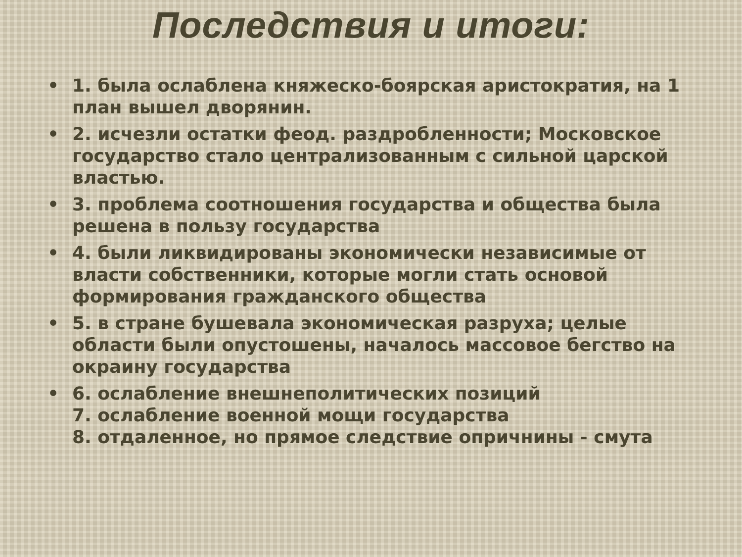Последствия и итоги:
• 1. была ослаблена княжеско-боярская аристократия, на 1 план вышел дворянин.
• 2. исчезли остатки феод. раздробленности; Московское государство стало централизованным с сильной царской властью.
• 3. проблема соотношения государства и общества была решена в пользу государства
• 4. были ликвидированы экономически независимые от власти собственники, которые могли стать основой формирования гражданского общества
• 5. в стране бушевала экономическая разруха; целые области были опустошены, началось массовое бегство на окраину государства
• 6. ослабление внешнеполитических позиций
7. ослабление военной мощи государства
8. отдаленное, но прямое следствие опричнины - смута